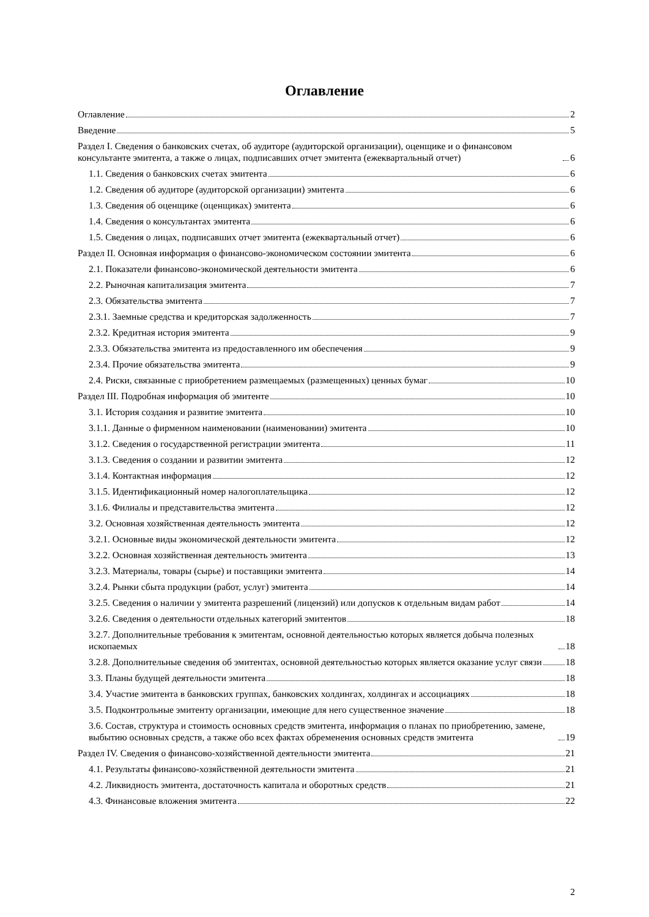Оглавление
Оглавление 2
Введение 5
Раздел I. Сведения о банковских счетах, об аудиторе (аудиторской организации), оценщике и о финансовом консультанте эмитента, а также о лицах, подписавших отчет эмитента (ежеквартальный отчет) 6
1.1. Сведения о банковских счетах эмитента 6
1.2. Сведения об аудиторе (аудиторской организации) эмитента 6
1.3. Сведения об оценщике (оценщиках) эмитента 6
1.4. Сведения о консультантах эмитента 6
1.5. Сведения о лицах, подписавших отчет эмитента (ежеквартальный отчет) 6
Раздел II. Основная информация о финансово-экономическом состоянии эмитента 6
2.1. Показатели финансово-экономической деятельности эмитента 6
2.2. Рыночная капитализация эмитента 7
2.3. Обязательства эмитента 7
2.3.1. Заемные средства и кредиторская задолженность 7
2.3.2. Кредитная история эмитента 9
2.3.3. Обязательства эмитента из предоставленного им обеспечения 9
2.3.4. Прочие обязательства эмитента 9
2.4. Риски, связанные с приобретением размещаемых (размещенных) ценных бумаг 10
Раздел III. Подробная информация об эмитенте 10
3.1. История создания и развитие эмитента 10
3.1.1. Данные о фирменном наименовании (наименовании) эмитента 10
3.1.2. Сведения о государственной регистрации эмитента 11
3.1.3. Сведения о создании и развитии эмитента 12
3.1.4. Контактная информация 12
3.1.5. Идентификационный номер налогоплательщика 12
3.1.6. Филиалы и представительства эмитента 12
3.2. Основная хозяйственная деятельность эмитента 12
3.2.1. Основные виды экономической деятельности эмитента 12
3.2.2. Основная хозяйственная деятельность эмитента 13
3.2.3. Материалы, товары (сырье) и поставщики эмитента 14
3.2.4. Рынки сбыта продукции (работ, услуг) эмитента 14
3.2.5. Сведения о наличии у эмитента разрешений (лицензий) или допусков к отдельным видам работ 14
3.2.6. Сведения о деятельности отдельных категорий эмитентов 18
3.2.7. Дополнительные требования к эмитентам, основной деятельностью которых является добыча полезных ископаемых 18
3.2.8. Дополнительные сведения об эмитентах, основной деятельностью которых является оказание услуг связи 18
3.3. Планы будущей деятельности эмитента 18
3.4. Участие эмитента в банковских группах, банковских холдингах, холдингах и ассоциациях 18
3.5. Подконтрольные эмитенту организации, имеющие для него существенное значение 18
3.6. Состав, структура и стоимость основных средств эмитента, информация о планах по приобретению, замене, выбытию основных средств, а также обо всех фактах обременения основных средств эмитента 19
Раздел IV. Сведения о финансово-хозяйственной деятельности эмитента 21
4.1. Результаты финансово-хозяйственной деятельности эмитента 21
4.2. Ликвидность эмитента, достаточность капитала и оборотных средств 21
4.3. Финансовые вложения эмитента 22
2